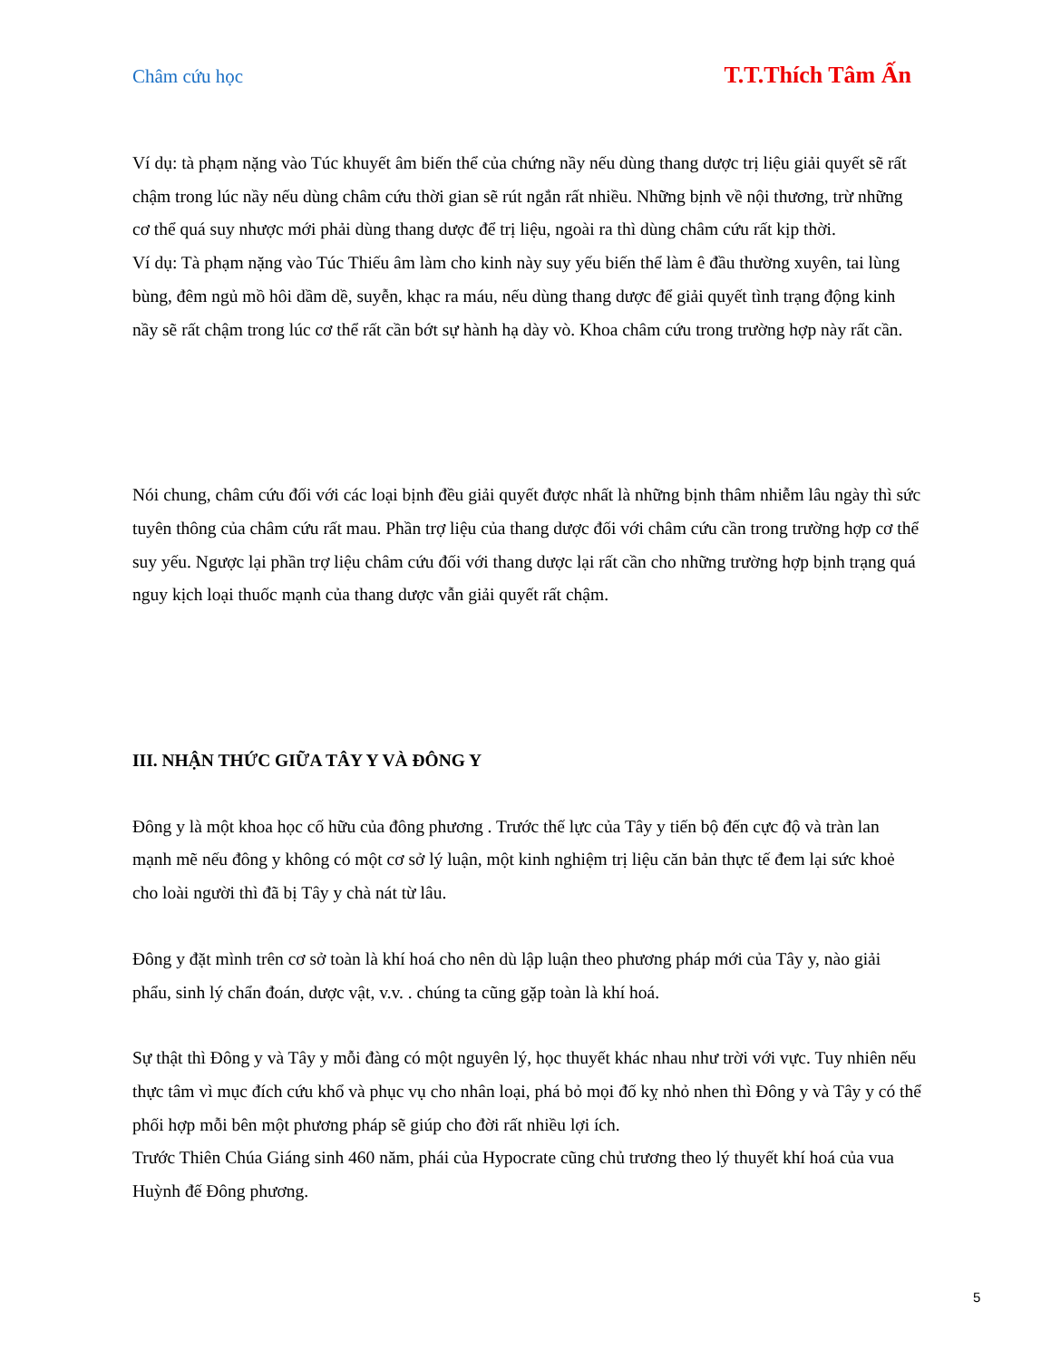Châm cứu học T.T.Thích Tâm Ấn
Ví dụ: tà phạm nặng vào Túc khuyết âm biến thể của chứng nầy nếu dùng thang dược trị liệu giải quyết sẽ rất chậm trong lúc nầy nếu dùng châm cứu thời gian sẽ rút ngắn rất nhiều. Những bịnh về nội thương, trừ những cơ thể quá suy nhược mới phải dùng thang dược để trị liệu, ngoài ra thì dùng châm cứu rất kịp thời.
Ví dụ: Tà phạm nặng vào Túc Thiếu âm làm cho kinh này suy yếu biến thể làm ê đầu thường xuyên, tai lùng bùng, đêm ngủ mồ hôi dầm dề, suyễn, khạc ra máu, nếu dùng thang dược để giải quyết tình trạng động kinh nầy sẽ rất chậm trong lúc cơ thể rất cần bớt sự hành hạ dày vò. Khoa châm cứu trong trường hợp này rất cần.
Nói chung, châm cứu đối với các loại bịnh đều giải quyết được nhất là những bịnh thâm nhiễm lâu ngày thì sức tuyên thông của châm cứu rất mau. Phần trợ liệu của thang dược đối với châm cứu cần trong trường hợp cơ thể suy yếu. Ngược lại phần trợ liệu châm cứu đối với thang dược lại rất cần cho những trường hợp bịnh trạng quá nguy kịch loại thuốc mạnh của thang dược vẫn giải quyết rất chậm.
III. NHẬN THỨC GIỮA TÂY Y VÀ ĐÔNG Y
Đông y là một khoa học cố hữu của đông phương . Trước thế lực của Tây y tiến bộ đến cực độ và tràn lan mạnh mẽ nếu đông y không có một cơ sở lý luận, một kinh nghiệm trị liệu căn bản thực tế đem lại sức khoẻ cho loài người thì đã bị Tây y chà nát từ lâu.
Đông y đặt mình trên cơ sở toàn là khí hoá cho nên dù lập luận theo phương pháp mới của Tây y, nào giải phẩu, sinh lý chẩn đoán, dược vật, v.v. . chúng ta cũng gặp toàn là khí hoá.
Sự thật thì Đông y và Tây y mỗi đàng có một nguyên lý, học thuyết khác nhau như trời với vực. Tuy nhiên nếu thực tâm vì mục đích cứu khổ và phục vụ cho nhân loại, phá bỏ mọi đố kỵ nhỏ nhen thì Đông y và Tây y có thể phối hợp mỗi bên một phương pháp sẽ giúp cho đời rất nhiều lợi ích.
Trước Thiên Chúa Giáng sinh 460 năm, phái của Hypocrate cũng chủ trương theo lý thuyết khí hoá của vua Huỳnh đế Đông phương.
5